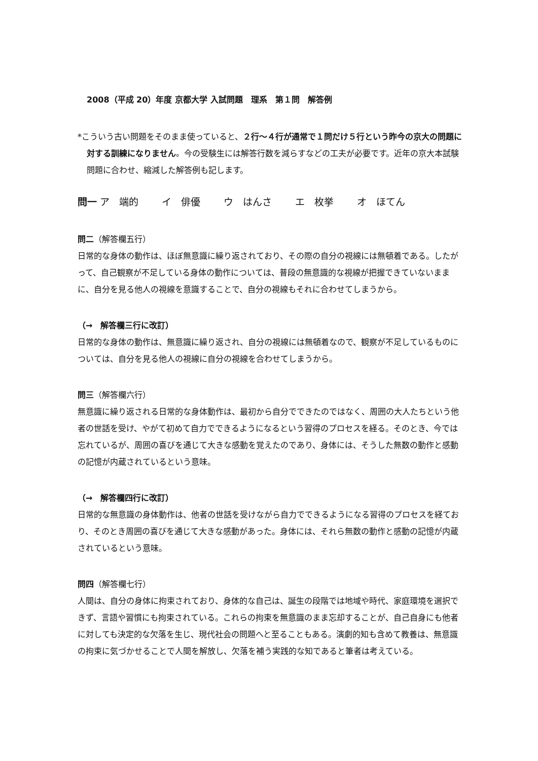2008（平成 20）年度 京都大学 入試問題　理系　第１問　解答例
*こういう古い問題をそのまま使っていると、２行～４行が通常で１問だけ５行という昨今の京大の問題に対する訓練になりません。今の受験生には解答行数を減らすなどの工夫が必要です。近年の京大本試験問題に合わせ、縮減した解答例も記します。
問一 ア　端的 イ　俳優 ウ　はんさ エ　枚挙 オ　ほてん
問二（解答欄五行）
日常的な身体の動作は、ほぼ無意識に繰り返されており、その際の自分の視線には無頓着である。したがって、自己観察が不足している身体の動作については、普段の無意識的な視線が把握できていないままに、自分を見る他人の視線を意識することで、自分の視線もそれに合わせてしまうから。
（→　解答欄三行に改訂）
日常的な身体の動作は、無意識に繰り返され、自分の視線には無頓着なので、観察が不足しているものについては、自分を見る他人の視線に自分の視線を合わせてしまうから。
問三（解答欄六行）
無意識に繰り返される日常的な身体動作は、最初から自分でできたのではなく、周囲の大人たちという他者の世話を受け、やがて初めて自力でできるようになるという習得のプロセスを経る。そのとき、今では忘れているが、周囲の喜びを通じて大きな感動を覚えたのであり、身体には、そうした無数の動作と感動の記憶が内蔵されているという意味。
（→　解答欄四行に改訂）
日常的な無意識の身体動作は、他者の世話を受けながら自力でできるようになる習得のプロセスを経ており、そのとき周囲の喜びを通じて大きな感動があった。身体には、それら無数の動作と感動の記憶が内蔵されているという意味。
問四（解答欄七行）
人間は、自分の身体に拘束されており、身体的な自己は、誕生の段階では地域や時代、家庭環境を選択できず、言語や習慣にも拘束されている。これらの拘束を無意識のまま忘却することが、自己自身にも他者に対しても決定的な欠落を生じ、現代社会の問題へと至ることもある。演劇的知も含めて教養は、無意識の拘束に気づかせることで人間を解放し、欠落を補う実践的な知であると筆者は考えている。